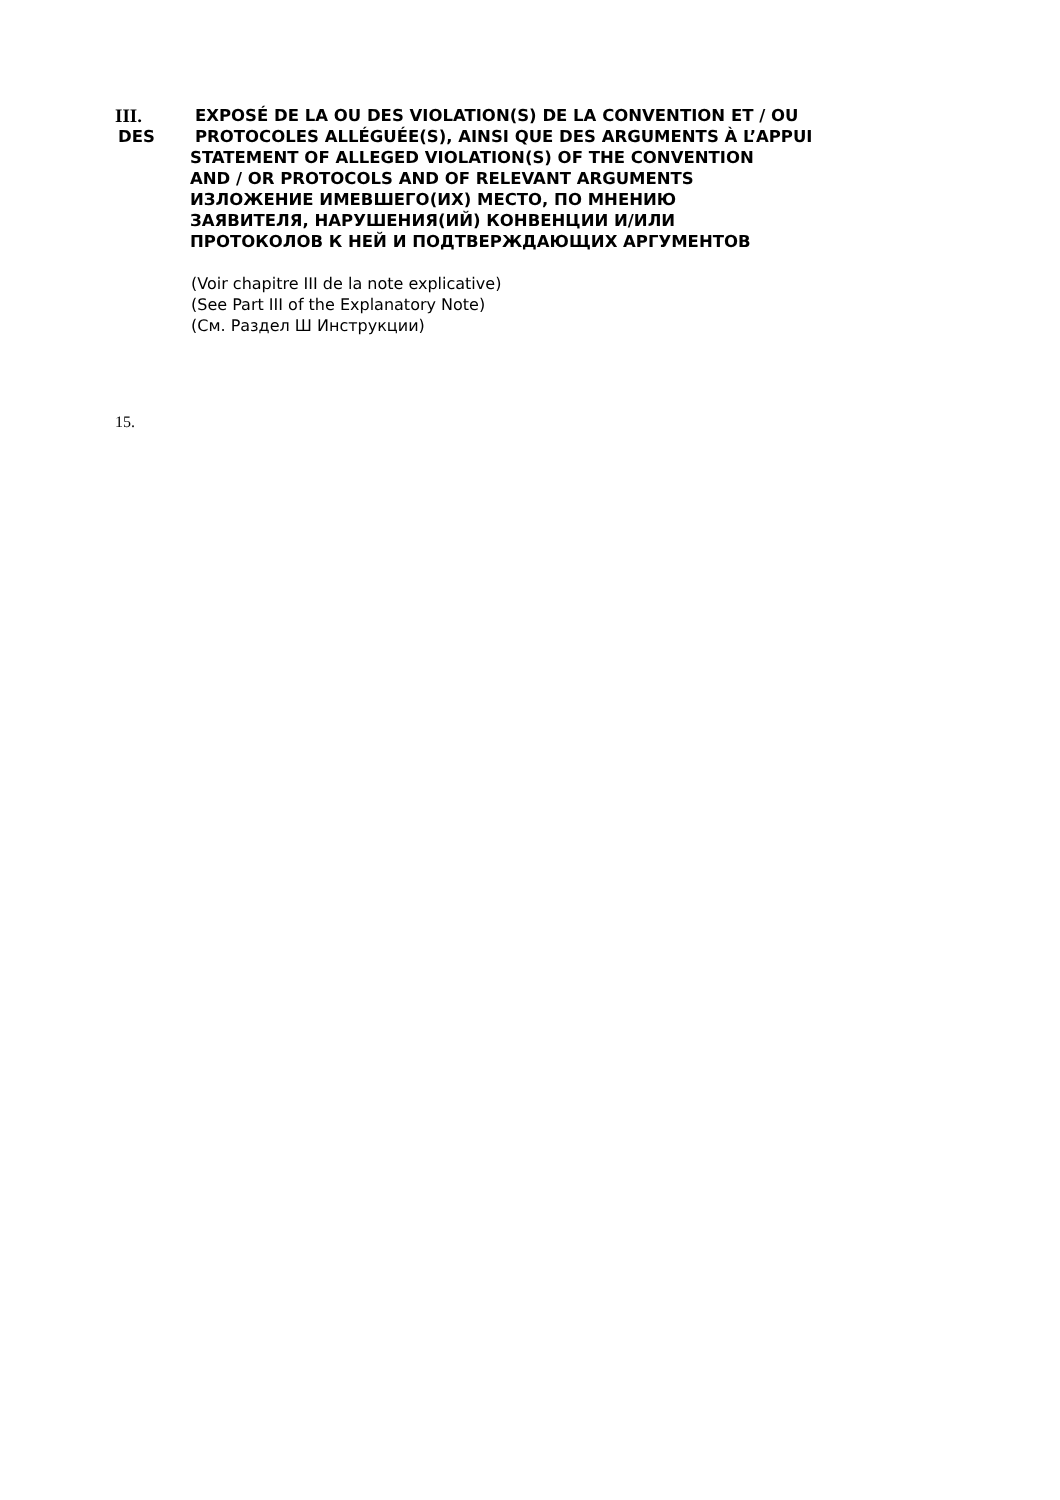III. EXPOSÉ DE LA OU DES VIOLATION(S) DE LA CONVENTION ET / OU
DES PROTOCOLES ALLÉGUÉE(S), AINSI QUE DES ARGUMENTS À L’APPUI
STATEMENT OF ALLEGED VIOLATION(S) OF THE CONVENTION
AND / OR PROTOCOLS AND OF RELEVANT ARGUMENTS
ИЗЛОЖЕНИЕ ИМЕВШЕГО(ИХ) МЕСТО, ПО МНЕНИЮ
ЗАЯВИТЕЛЯ, НАРУШЕНИЯ(ИЙ) КОНВЕНЦИИ И/ИЛИ
ПРОТОКОЛОВ К НЕЙ И ПОДТВЕРЖДАЮЩИХ АРГУМЕНТОВ
(Voir chapitre III de la note explicative)
(See Part III of the Explanatory Note)
(См. Раздел Ш Инструкции)
15.